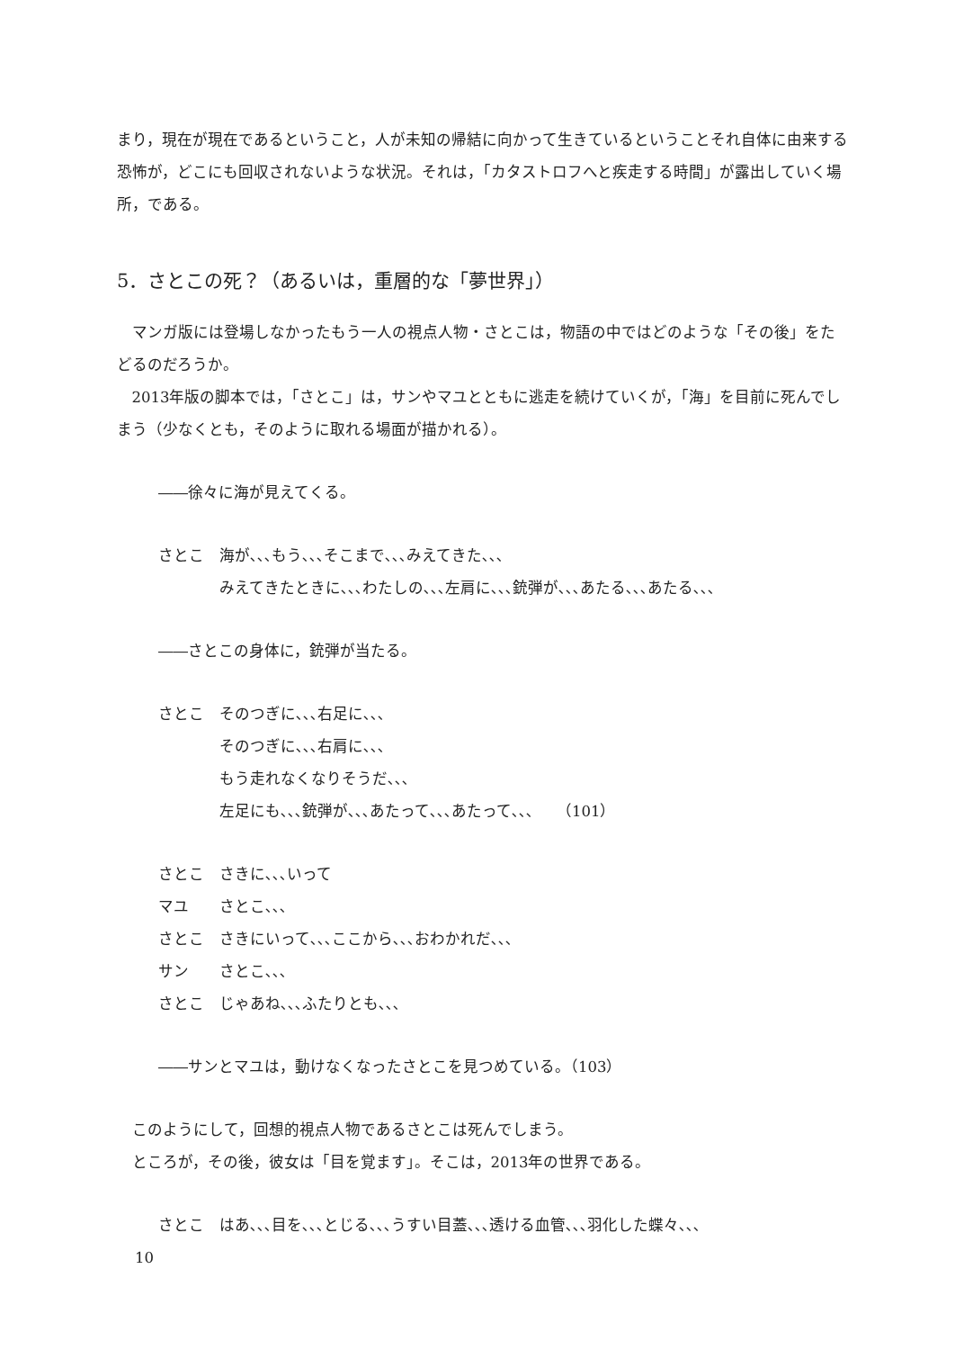まり，現在が現在であるということ，人が未知の帰結に向かって生きているということそれ自体に由来する恐怖が，どこにも回収されないような状況。それは，「カタストロフへと疾走する時間」が露出していく場所，である。
5．さとこの死？（あるいは，重層的な「夢世界」）
マンガ版には登場しなかったもう一人の視点人物・さとこは，物語の中ではどのような「その後」をたどるのだろうか。
2013年版の脚本では，「さとこ」は，サンやマユとともに逃走を続けていくが，「海」を目前に死んでしまう（少なくとも，そのように取れる場面が描かれる）。
――徐々に海が見えてくる。
さとこ 海が､､､もう､､､そこまで､､､みえてきた､､､
みえてきたときに､､､わたしの､､､左肩に､､､銃弾が､､､あたる､､､あたる､､､
――さとこの身体に，銃弾が当たる。
さとこ そのつぎに､､､右足に､､､
そのつぎに､､､右肩に､､､
もう走れなくなりそうだ､､､
左足にも､､､銃弾が､､､あたって､､､あたって､､､　　（101）
さとこ さきに､､､いって
マユ さとこ､､､
さとこ さきにいって､､､ここから､､､おわかれだ､､､
サン さとこ､､､
さとこ じゃあね､､､ふたりとも､､､
――サンとマユは，動けなくなったさとこを見つめている。（103）
このようにして，回想的視点人物であるさとこは死んでしまう。
ところが，その後，彼女は「目を覚ます」。そこは，2013年の世界である。
さとこ はあ､､､目を､､､とじる､､､うすい目蓋､､､透ける血管､､､羽化した蝶々､､､
10